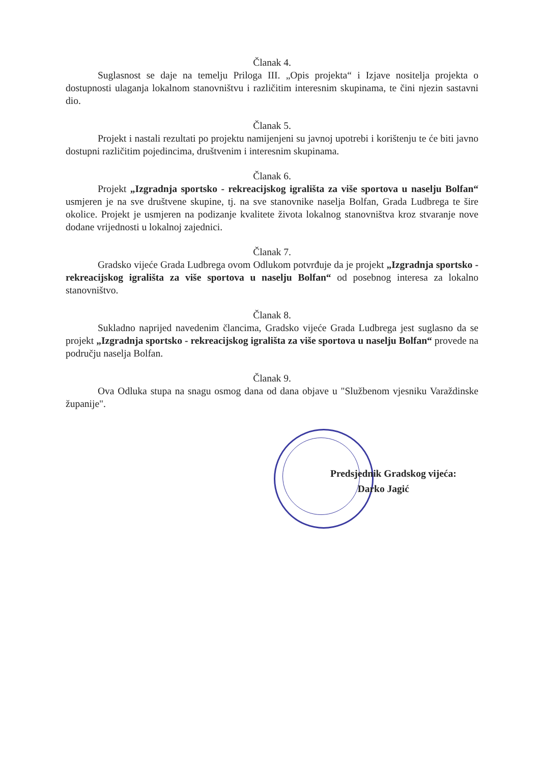Članak 4.
Suglasnost se daje na temelju Priloga III. „Opis projekta“ i Izjave nositelja projekta o dostupnosti ulaganja lokalnom stanovništvu i različitim interesnim skupinama, te čini njezin sastavni dio.
Članak 5.
Projekt i nastali rezultati po projektu namijenjeni su javnoj upotrebi i korištenju te će biti javno dostupni različitim pojedincima, društvenim i interesnim skupinama.
Članak 6.
Projekt „Izgradnja sportsko - rekreacijskog igrališta za više sportova u naselju Bolfan“ usmjeren je na sve društvene skupine, tj. na sve stanovnike naselja Bolfan, Grada Ludbrega te šire okolice. Projekt je usmjeren na podizanje kvalitete života lokalnog stanovništva kroz stvaranje nove dodane vrijednosti u lokalnoj zajednici.
Članak 7.
Gradsko vijeće Grada Ludbrega ovom Odlukom potvrđuje da je projekt „Izgradnja sportsko - rekreacijskog igrališta za više sportova u naselju Bolfan“ od posebnog interesa za lokalno stanovništvo.
Članak 8.
Sukladno naprijed navedenim člancima, Gradsko vijeće Grada Ludbrega jest suglasno da se projekt „Izgradnja sportsko - rekreacijskog igrališta za više sportova u naselju Bolfan“ provede na području naselja Bolfan.
Članak 9.
Ova Odluka stupa na snagu osmog dana od dana objave u "Službenom vjesniku Varaždinske županije".
Predsjednik Gradskog vijeća:
Darko Jagić